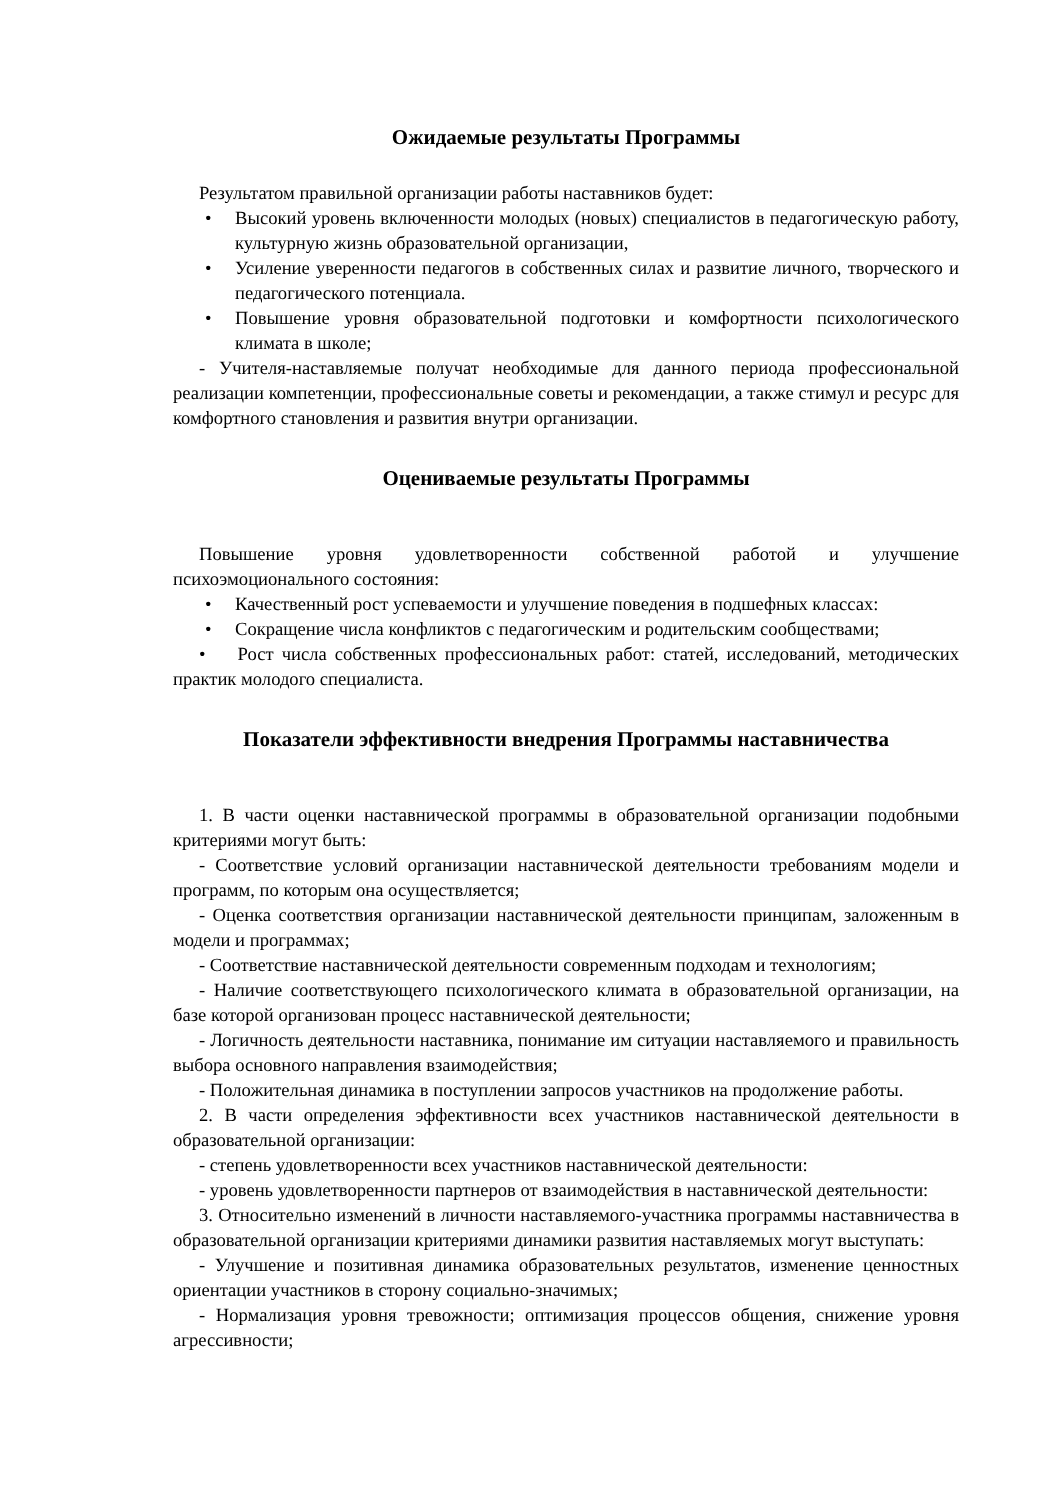Ожидаемые результаты Программы
Результатом правильной организации работы наставников будет:
• Высокий уровень включенности молодых (новых) специалистов в педагогическую работу, культурную жизнь образовательной организации,
• Усиление уверенности педагогов в собственных силах и развитие личного, творческого и педагогического потенциала.
• Повышение уровня образовательной подготовки и комфортности психологического климата в школе;
- Учителя-наставляемые получат необходимые для данного периода профессиональной реализации компетенции, профессиональные советы и рекомендации, а также стимул и ресурс для комфортного становления и развития внутри организации.
Оцениваемые результаты Программы
Повышение уровня удовлетворенности собственной работой и улучшение психоэмоционального состояния:
• Качественный рост успеваемости и улучшение поведения в подшефных классах:
• Сокращение числа конфликтов с педагогическим и родительским сообществами;
• Рост числа собственных профессиональных работ: статей, исследований, методических практик молодого специалиста.
Показатели эффективности внедрения Программы наставничества
1. В части оценки наставнической программы в образовательной организации подобными критериями могут быть:
- Соответствие условий организации наставнической деятельности требованиям модели и программ, по которым она осуществляется;
- Оценка соответствия организации наставнической деятельности принципам, заложенным в модели и программах;
- Соответствие наставнической деятельности современным подходам и технологиям;
- Наличие соответствующего психологического климата в образовательной организации, на базе которой организован процесс наставнической деятельности;
- Логичность деятельности наставника, понимание им ситуации наставляемого и правильность выбора основного направления взаимодействия;
- Положительная динамика в поступлении запросов участников на продолжение работы.
2. В части определения эффективности всех участников наставнической деятельности в образовательной организации:
- степень удовлетворенности всех участников наставнической деятельности:
- уровень удовлетворенности партнеров от взаимодействия в наставнической деятельности:
3. Относительно изменений в личности наставляемого-участника программы наставничества в образовательной организации критериями динамики развития наставляемых могут выступать:
- Улучшение и позитивная динамика образовательных результатов, изменение ценностных ориентации участников в сторону социально-значимых;
- Нормализация уровня тревожности; оптимизация процессов общения, снижение уровня агрессивности;